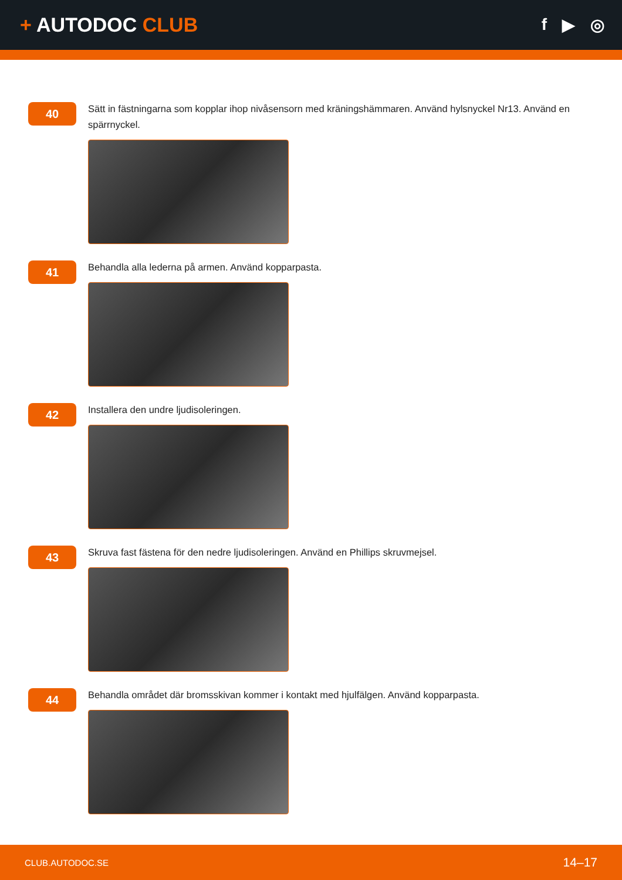+ AUTODOC CLUB
f ▶ ◎
40
Sätt in fästningarna som kopplar ihop nivåsensorn med kräningshämmaren. Använd hylsnyckel Nr13. Använd en spärrnyckel.
41
Behandla alla lederna på armen. Använd kopparpasta.
42
Installera den undre ljudisoleringen.
43
Skruva fast fästena för den nedre ljudisoleringen. Använd en Phillips skruvmejsel.
44
Behandla området där bromsskivan kommer i kontakt med hjulfälgen. Använd kopparpasta.
CLUB.AUTODOC.SE 14–17